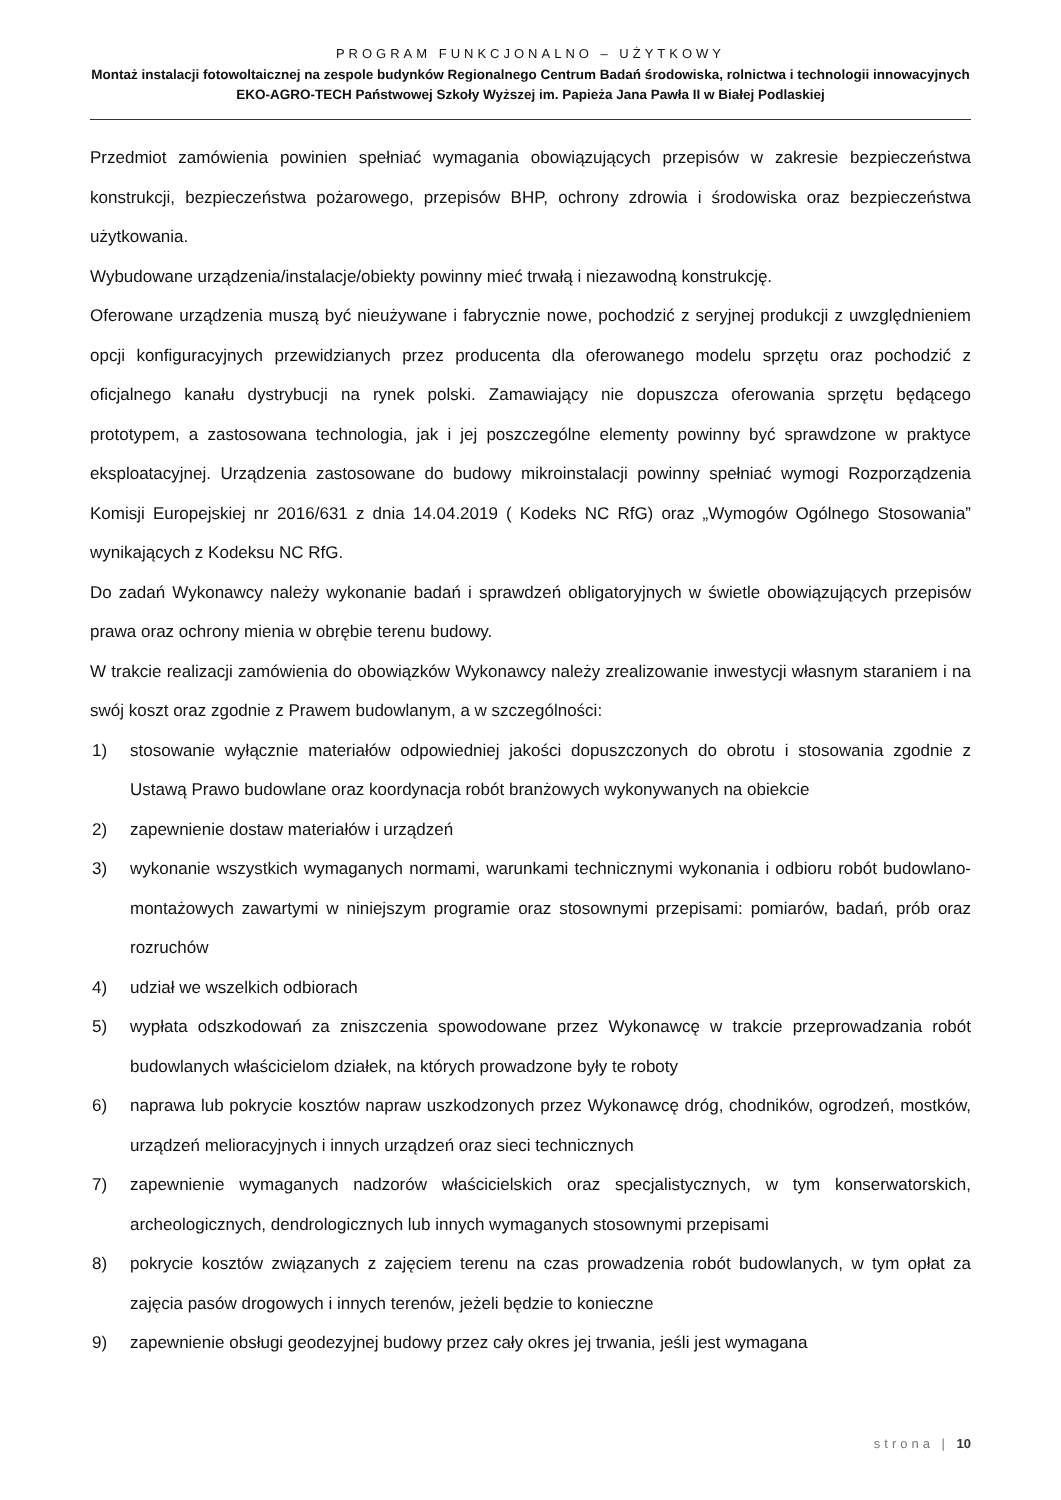PROGRAM FUNKCJONALNO – UŻYTKOWY
Montaż instalacji fotowoltaicznej na zespole budynków Regionalnego Centrum Badań środowiska, rolnictwa i technologii innowacyjnych EKO-AGRO-TECH Państwowej Szkoły Wyższej im. Papieża Jana Pawła II w Białej Podlaskiej
Przedmiot zamówienia powinien spełniać wymagania obowiązujących przepisów w zakresie bezpieczeństwa konstrukcji, bezpieczeństwa pożarowego, przepisów BHP, ochrony zdrowia i środowiska oraz bezpieczeństwa użytkowania.
Wybudowane urządzenia/instalacje/obiekty powinny mieć trwałą i niezawodną konstrukcję.
Oferowane urządzenia muszą być nieużywane i fabrycznie nowe, pochodzić z seryjnej produkcji z uwzględnieniem opcji konfiguracyjnych przewidzianych przez producenta dla oferowanego modelu sprzętu oraz pochodzić z oficjalnego kanału dystrybucji na rynek polski. Zamawiający nie dopuszcza oferowania sprzętu będącego prototypem, a zastosowana technologia, jak i jej poszczególne elementy powinny być sprawdzone w praktyce eksploatacyjnej. Urządzenia zastosowane do budowy mikroinstalacji powinny spełniać wymogi Rozporządzenia Komisji Europejskiej nr 2016/631 z dnia 14.04.2019 ( Kodeks NC RfG) oraz „Wymogów Ogólnego Stosowania” wynikających z Kodeksu NC RfG.
Do zadań Wykonawcy należy wykonanie badań i sprawdzeń obligatoryjnych w świetle obowiązujących przepisów prawa oraz ochrony mienia w obrębie terenu budowy.
W trakcie realizacji zamówienia do obowiązków Wykonawcy należy zrealizowanie inwestycji własnym staraniem i na swój koszt oraz zgodnie z Prawem budowlanym, a w szczególności:
1) stosowanie wyłącznie materiałów odpowiedniej jakości dopuszczonych do obrotu i stosowania zgodnie z Ustawą Prawo budowlane oraz koordynacja robót branżowych wykonywanych na obiekcie
2) zapewnienie dostaw materiałów i urządzeń
3) wykonanie wszystkich wymaganych normami, warunkami technicznymi wykonania i odbioru robót budowlano-montażowych zawartymi w niniejszym programie oraz stosownymi przepisami: pomiarów, badań, prób oraz rozruchów
4) udział we wszelkich odbiorach
5) wypłata odszkodowań za zniszczenia spowodowane przez Wykonawcę w trakcie przeprowadzania robót budowlanych właścicielom działek, na których prowadzone były te roboty
6) naprawa lub pokrycie kosztów napraw uszkodzonych przez Wykonawcę dróg, chodników, ogrodzeń, mostków, urządzeń melioracyjnych i innych urządzeń oraz sieci technicznych
7) zapewnienie wymaganych nadzorów właścicielskich oraz specjalistycznych, w tym konserwatorskich, archeologicznych, dendrologicznych lub innych wymaganych stosownymi przepisami
8) pokrycie kosztów związanych z zajęciem terenu na czas prowadzenia robót budowlanych, w tym opłat za zajęcia pasów drogowych i innych terenów, jeżeli będzie to konieczne
9) zapewnienie obsługi geodezyjnej budowy przez cały okres jej trwania, jeśli jest wymagana
strona | 10